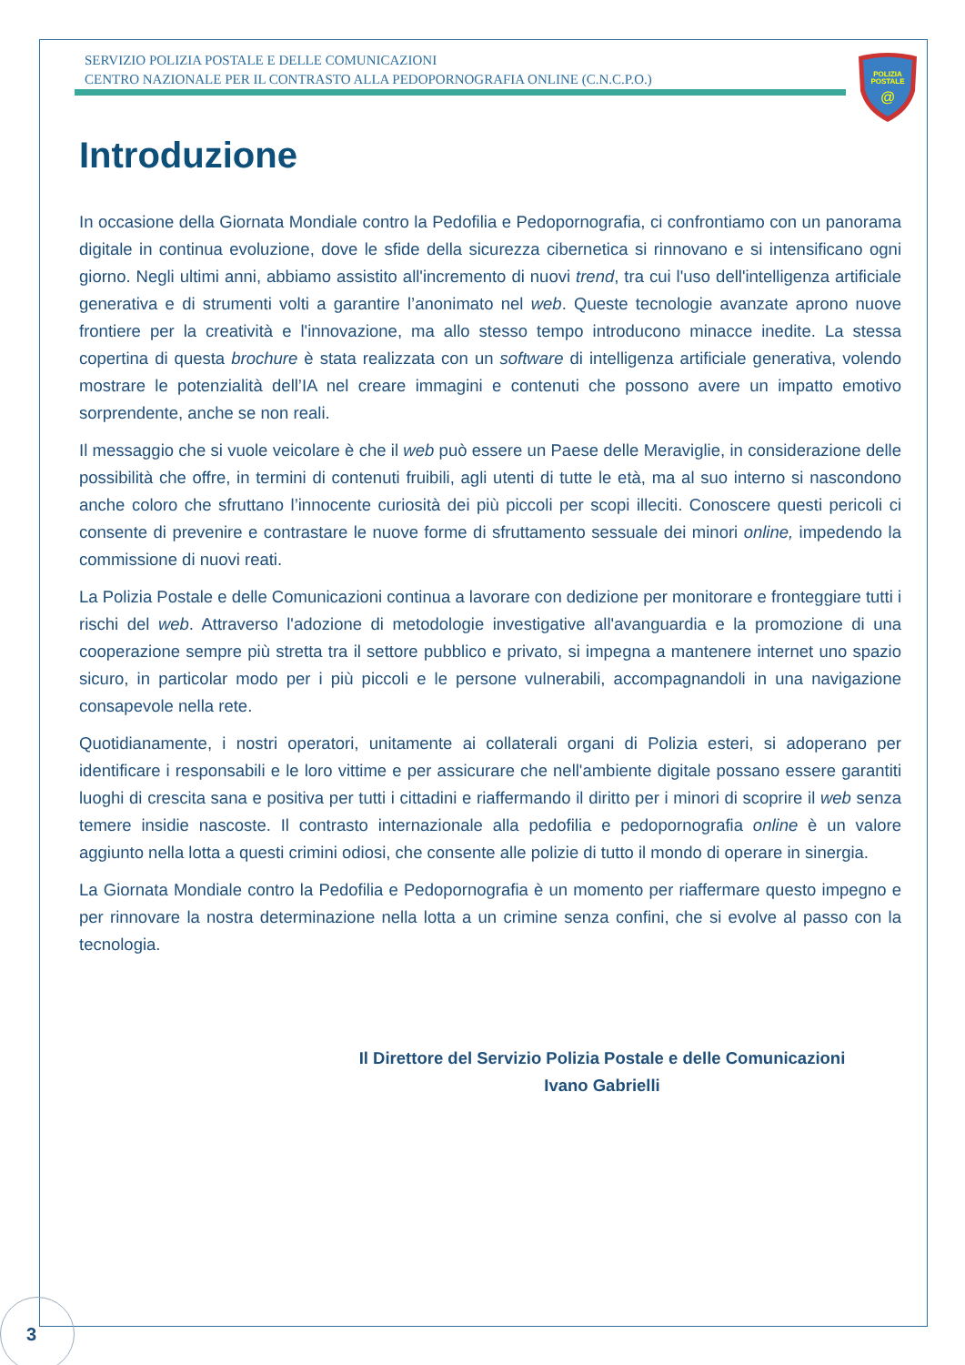SERVIZIO POLIZIA POSTALE E DELLE COMUNICAZIONI
CENTRO NAZIONALE PER IL CONTRASTO ALLA PEDOPORNOGRAFIA ONLINE (C.N.C.P.O.)
POLIZIA
POSTALE
@
Introduzione
In occasione della Giornata Mondiale contro la Pedofilia e Pedopornografia, ci confrontiamo con un panorama digitale in continua evoluzione, dove le sfide della sicurezza cibernetica si rinnovano e si intensificano ogni giorno. Negli ultimi anni, abbiamo assistito all'incremento di nuovi trend, tra cui l'uso dell'intelligenza artificiale generativa e di strumenti volti a garantire l’anonimato nel web. Queste tecnologie avanzate aprono nuove frontiere per la creatività e l'innovazione, ma allo stesso tempo introducono minacce inedite. La stessa copertina di questa brochure è stata realizzata con un software di intelligenza artificiale generativa, volendo mostrare le potenzialità dell’IA nel creare immagini e contenuti che possono avere un impatto emotivo sorprendente, anche se non reali.
Il messaggio che si vuole veicolare è che il web può essere un Paese delle Meraviglie, in considerazione delle possibilità che offre, in termini di contenuti fruibili, agli utenti di tutte le età, ma al suo interno si nascondono anche coloro che sfruttano l’innocente curiosità dei più piccoli per scopi illeciti. Conoscere questi pericoli ci consente di prevenire e contrastare le nuove forme di sfruttamento sessuale dei minori online, impedendo la commissione di nuovi reati.
La Polizia Postale e delle Comunicazioni continua a lavorare con dedizione per monitorare e fronteggiare tutti i rischi del web. Attraverso l'adozione di metodologie investigative all'avanguardia e la promozione di una cooperazione sempre più stretta tra il settore pubblico e privato, si impegna a mantenere internet uno spazio sicuro, in particolar modo per i più piccoli e le persone vulnerabili, accompagnandoli in una navigazione consapevole nella rete.
Quotidianamente, i nostri operatori, unitamente ai collaterali organi di Polizia esteri, si adoperano per identificare i responsabili e le loro vittime e per assicurare che nell'ambiente digitale possano essere garantiti luoghi di crescita sana e positiva per tutti i cittadini e riaffermando il diritto per i minori di scoprire il web senza temere insidie nascoste. Il contrasto internazionale alla pedofilia e pedopornografia online è un valore aggiunto nella lotta a questi crimini odiosi, che consente alle polizie di tutto il mondo di operare in sinergia.
La Giornata Mondiale contro la Pedofilia e Pedopornografia è un momento per riaffermare questo impegno e per rinnovare la nostra determinazione nella lotta a un crimine senza confini, che si evolve al passo con la tecnologia.
Il Direttore del Servizio Polizia Postale e delle Comunicazioni
Ivano Gabrielli
3